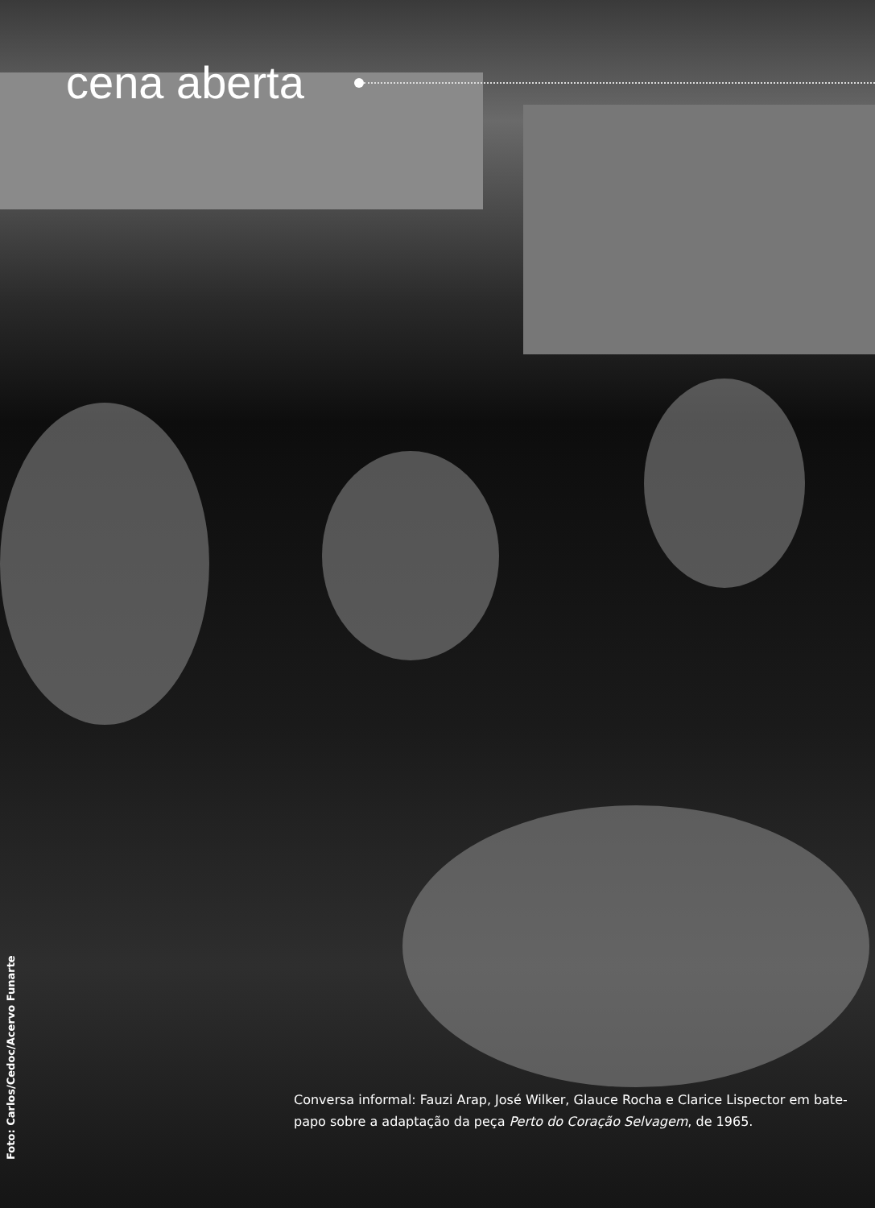cena aberta
Foto: Carlos/Cedoc/Acervo Funarte
Conversa informal: Fauzi Arap, José Wilker, Glauce Rocha e Clarice Lispector em bate-papo sobre a adaptação da peça Perto do Coração Selvagem, de 1965.